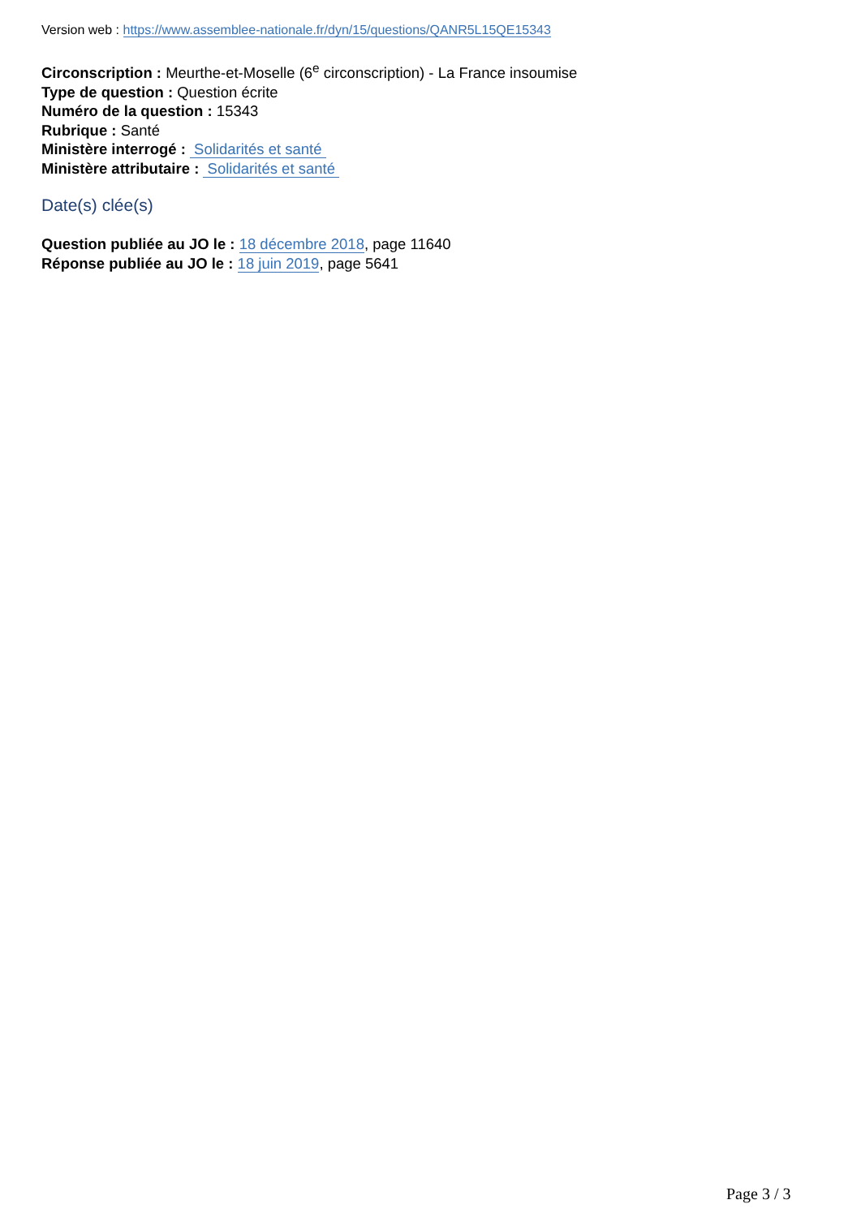Version web : https://www.assemblee-nationale.fr/dyn/15/questions/QANR5L15QE15343
Circonscription : Meurthe-et-Moselle (6<sup>e</sup> circonscription) - La France insoumise
Type de question : Question écrite
Numéro de la question : 15343
Rubrique : Santé
Ministère interrogé : Solidarités et santé
Ministère attributaire : Solidarités et santé
Date(s) clée(s)
Question publiée au JO le : 18 décembre 2018, page 11640
Réponse publiée au JO le : 18 juin 2019, page 5641
Page 3 / 3